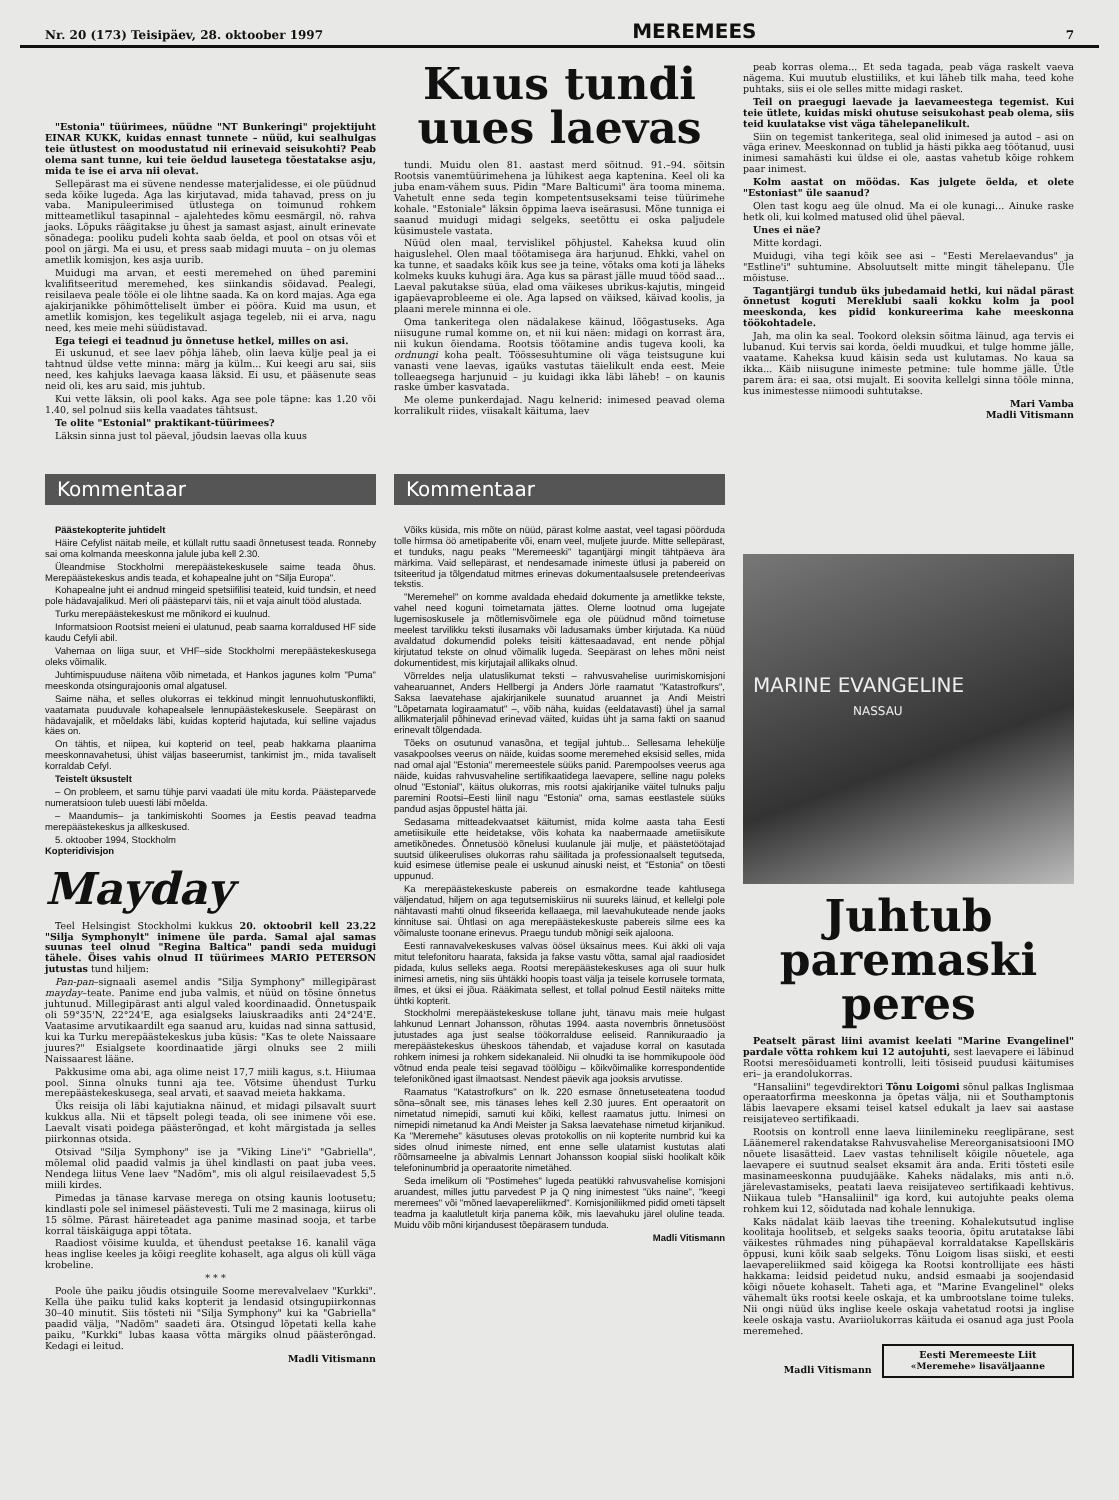Nr. 20 (173) Teisipäev, 28. oktoober 1997 MEREMEES 7
"Estonia" tüürimees, nüüdne "NT Bunkeringi" projektijuht EINAR KUKK, kuidas ennast tunnete – nüüd, kui sealhulgas teie ütlustest on moodustatud nii erinevaid seisukohti? Peab olema sant tunne, kui teie öeldud lausetega tõestatakse asju, mida te ise ei arva nii olevat.
Sellepärast ma ei süvene nendesse materjalidesse, ei ole püüdnud seda kõike lugeda. Aga las kirjutavad, mida tahavad, press on ju vaba. Manipuleerimised ütlustega on toimunud rohkem mitteametlikul tasapinnal – ajalehtedes kõmu eesmärgil, nö. rahva jaoks. Lõpuks räägitakse ju ühest ja samast asjast, ainult erinevate sõnadega: pooliku pudeli kohta saab öelda, et pool on otsas või et pool on järgi. Ma ei usu, et press saab midagi muuta – on ju olemas ametlik komisjon, kes asja uurib.
Muidugi ma arvan, et eesti meremehed on ühed paremini kvalifitseeritud meremehed, kes siinkandis sõidavad. Pealegi, reisilaeva peale tööle ei ole lihtne saada. Ka on kord majas. Aga ega ajakirjanikke põhimõtteliselt ümber ei pööra. Kuid ma usun, et ametlik komisjon, kes tegelikult asjaga tegeleb, nii ei arva, nagu need, kes meie mehi süüdistavad.
Ega teiegi ei teadnud ju õnnetuse hetkel, milles on asi.
Ei uskunud, et see laev põhja läheb, olin laeva külje peal ja ei tahtnud üldse vette minna: märg ja külm... Kui keegi aru sai, siis need, kes kahjuks laevaga kaasa läksid. Ei usu, et pääsenute seas neid oli, kes aru said, mis juhtub.
Kui vette läksin, oli pool kaks. Aga see pole täpne: kas 1.20 või 1.40, sel polnud siis kella vaadates tähtsust.
Te olite "Estonial" praktikant-tüürimees?
Läksin sinna just tol päeval, jõudsin laevas olla kuus
Kuus tundi uues laevas
tundi. Muidu olen 81. aastast merd sõitnud. 91.–94. sõitsin Rootsis vanemtüürimehena ja lühikest aega kaptenina. Keel oli ka juba enam-vähem suus. Pidin "Mare Balticumi" ära tooma minema. Vahetult enne seda tegin kompetentsuseksami teise tüürimehe kohale. "Estoniale" läksin õppima laeva iseärasusi. Mõne tunniga ei saanud muidugi midagi selgeks, seetõttu ei oska paljudele küsimustele vastata.
Nüüd olen maal, tervislikel põhjustel. Kaheksa kuud olin haiguslehel. Olen maal töötamisega ära harjunud. Ehkki, vahel on ka tunne, et saadaks kõik kus see ja teine, võtaks oma koti ja läheks kolmeks kuuks kuhugi ära. Aga kus sa pärast jälle muud tööd saad... Laeval pakutakse süüa, elad oma väikeses ubrikus-kajutis, mingeid igapäevaprobleeme ei ole. Aga lapsed on väiksed, käivad koolis, ja plaani merele minnna ei ole.
Oma tankeritega olen nädalakese käinud, lõõgastuseks. Aga niisugune rumal komme on, et nii kui näen: midagi on korrast ära, nii kukun õiendama. Rootsis töötamine andis tugeva kooli, ka ordnungi koha pealt. Töössesuhtumine oli väga teistsugune kui vanasti vene laevas, igaüks vastutas täielikult enda eest. Meie tolleaegsega harjunuid – ju kuidagi ikka läbi läheb! – on kaunis raske ümber kasvatada.
Me oleme punkerdajad. Nagu kelnerid: inimesed peavad olema korralikult riides, viisakalt käituma, laev
peab korras olema... Et seda tagada, peab väga raskelt vaeva nägema. Kui muutub elustiiliks, et kui läheb tilk maha, teed kohe puhtaks, siis ei ole selles mitte midagi rasket.
Teil on praegugi laevade ja laevameestega tegemist. Kui teie ütlete, kuidas miski ohutuse seisukohast peab olema, siis teid kuulatakse vist väga tähelepanelikult.
Siin on tegemist tankeritega, seal olid inimesed ja autod – asi on väga erinev. Meeskonnad on tublid ja hästi pikka aeg töötanud, uusi inimesi samahästi kui üldse ei ole, aastas vahetub kõige rohkem paar inimest.
Kolm aastat on möödas. Kas julgete öelda, et olete "Estoniast" üle saanud?
Olen tast kogu aeg üle olnud. Ma ei ole kunagi... Ainuke raske hetk oli, kui kolmed matused olid ühel päeval.
Unes ei näe?
Mitte kordagi.
Muidugi, viha tegi kõik see asi – "Eesti Merelaevandus" ja "Estline'i" suhtumine. Absoluutselt mitte mingit tähelepanu. Üle mõistuse.
Tagantjärgi tundub üks jubedamaid hetki, kui nädal pärast õnnetust koguti Mereklubi saali kokku kolm ja pool meeskonda, kes pidid konkureerima kahe meeskonna töökohtadele.
Jah, ma olin ka seal. Tookord oleksin sõitma läinud, aga tervis ei lubanud. Kui tervis sai korda, öeldi muudkui, et tulge homme jälle, vaatame. Kaheksa kuud käisin seda ust kulutamas. No kaua sa ikka... Käib niisugune inimeste petmine: tule homme jälle. Ütle parem ära: ei saa, otsi mujalt. Ei soovita kellelgi sinna tööle minna, kus inimestesse niimoodi suhtutakse.
Mari Vamba
Madli Vitismann
Kommentaar
Päästekopterite juhtidelt
Häire Cefylist näitab meile, et küllalt ruttu saadi õnnetusest teada. Ronneby sai oma kolmanda meeskonna jalule juba kell 2.30.
Üleandmise Stockholmi merepäästekeskusele saime teada õhus. Merepäästekeskus andis teada, et kohapealne juht on "Silja Europa".
Kohapealne juht ei andnud mingeid spetsiifilisi teateid, kuid tundsin, et need pole hädavajalikud. Meri oli päästeparvi täis, nii et vaja ainult tööd alustada.
Turku merepäästekeskust me mõnikord ei kuulnud.
Informatsioon Rootsist meieni ei ulatunud, peab saama korraldused HF side kaudu Cefyli abil.
Vahemaa on liiga suur, et VHF–side Stockholmi merepäästekeskusega oleks võimalik.
Juhtimispuuduse näitena võib nimetada, et Hankos jagunes kolm "Puma" meeskonda otsingurajoonis omal algatusel.
Saime näha, et selles olukorras ei tekkinud mingit lennuohutuskonflikti, vaatamata puuduvale kohapealsele lennupäästekeskusele. Seepärast on hädavajalik, et mõeldaks läbi, kuidas kopterid hajutada, kui selline vajadus käes on.
On tähtis, et niipea, kui kopterid on teel, peab hakkama plaanima meeskonnavahetusi, ühist väljas baseerumist, tankimist jm., mida tavaliselt korraldab Cefyl.
Teistelt üksustelt
– On probleem, et samu tühje parvi vaadati üle mitu korda. Päästeparvede numeratsioon tuleb uuesti läbi mõelda.
– Maandumis– ja tankimiskohti Soomes ja Eestis peavad teadma merepäästekeskus ja allkeskused.
5. oktoober 1994, Stockholm
Kopteridivisjon
Mayday
Teel Helsingist Stockholmi kukkus 20. oktoobril kell 23.22 "Silja Symphonylt" inimene üle parda. Samal ajal samas suunas teel olnud "Regina Baltica" pandi seda muidugi tähele. Öises vahis olnud II tüürimees MARIO PETERSON jutustas tund hiljem:
Pan-pan–signaali asemel andis "Silja Symphony" millegipärast mayday–teate. Panime end juba valmis, et nüüd on tõsine õnnetus juhtunud. Millegipärast anti algul valed koordinaadid. Õnnetuspaik oli 59°35'N, 22°24'E, aga esialgseks laiuskraadiks anti 24°24'E. Vaatasime arvutikaardilt ega saanud aru, kuidas nad sinna sattusid, kui ka Turku merepäästekeskus juba küsis: "Kas te olete Naissaare juures?" Esialgsete koordinaatide järgi olnuks see 2 miili Naissaarest lääne.
Pakkusime oma abi, aga olime neist 17,7 miili kagus, s.t. Hiiumaa pool. Sinna olnuks tunni aja tee. Võtsime ühendust Turku merepäästekeskusega, seal arvati, et saavad meieta hakkama.
Üks reisija oli läbi kajutiakna näinud, et midagi pilsavalt suurt kukkus alla. Nii et täpselt polegi teada, oli see inimene või ese. Laevalt visati poidega päästerõngad, et koht märgistada ja selles piirkonnas otsida.
Otsivad "Silja Symphony" ise ja "Viking Line'i" "Gabriella", mõlemal olid paadid valmis ja ühel kindlasti on paat juba vees. Nendega liitus Vene laev "Nadõm", mis oli algul reisilaevadest 5,5 miili kirdes.
Pimedas ja tänase karvase merega on otsing kaunis lootusetu; kindlasti pole sel inimesel päästevesti. Tuli me 2 masinaga, kiirus oli 15 sõlme. Pärast häireteadet aga panime masinad sooja, et tarbe korral täiskäiguga appi tõtata.
Raadiost võisime kuulda, et ühendust peetakse 16. kanalil väga heas inglise keeles ja kõigi reeglite kohaselt, aga algus oli küll väga krobeline.
* * *
Poole ühe paiku jõudis otsinguile Soome merevalvelaev "Kurkki". Kella ühe paiku tulid kaks kopterit ja lendasid otsingupiirkonnas 30–40 minutit. Siis tõsteti nii "Silja Symphony" kui ka "Gabriella" paadid välja, "Nadõm" saadeti ära. Otsingud lõpetati kella kahe paiku, "Kurkki" lubas kaasa võtta märgiks olnud päästerõngad. Kedagi ei leitud.
Madli Vitismann
Kommentaar
Võiks küsida, mis mõte on nüüd, pärast kolme aastat, veel tagasi pöörduda tolle hirmsa öö ametipaberite või, enam veel, muljete juurde. Mitte sellepärast, et tunduks, nagu peaks "Meremeeski" tagantjärgi mingit tähtpäeva ära märkima. Vaid sellepärast, et nendesamade inimeste ütlusi ja pabereid on tsiteeritud ja tõlgendatud mitmes erinevas dokumentaalsusele pretendeerivas tekstis.
"Meremehel" on komme avaldada ehedaid dokumente ja ametlikke tekste, vahel need koguni toimetamata jättes. Oleme lootnud oma lugejate lugemisoskusele ja mõtlemisvõimele ega ole püüdnud mõnd toimetuse meelest tarvilikku teksti ilusamaks või ladusamaks ümber kirjutada. Ka nüüd avaldatud dokumendid poleks teisiti kättesaadavad, ent nende põhjal kirjutatud tekste on olnud võimalik lugeda. Seepärast on lehes mõni neist dokumentidest, mis kirjutajail allikaks olnud.
Võrreldes nelja ulatuslikumat teksti – rahvusvahelise uurimiskomisjoni vahearuannet, Anders Hellbergi ja Anders Jörle raamatut "Katastrofkurs", Saksa laevatehase ajakirjanikele suunatud aruannet ja Andi Meistri "Lõpetamata logiraamatut" –, võib näha, kuidas (eeldatavasti) ühel ja samal allikmaterjalil põhinevad erinevad väited, kuidas üht ja sama fakti on saanud erinevalt tõlgendada.
Tõeks on osutunud vanasõna, et tegijal juhtub... Sellesama lehekülje vasakpoolses veerus on näide, kuidas soome meremehed eksisid selles, mida nad omal ajal "Estonia" meremeestele süüks panid. Parempoolses veerus aga näide, kuidas rahvusvaheline sertifikaatidega laevapere, selline nagu poleks olnud "Estonial", käitus olukorras, mis rootsi ajakirjanike väitel tulnuks palju paremini Rootsi–Eesti liinil nagu "Estonia" oma, samas eestlastele süüks pandud asjas õppustel hätta jäi.
Sedasama mitteadekvaatset käitumist, mida kolme aasta taha Eesti ametiisikuile ette heidetakse, võis kohata ka naabermaade ametiisikute ametikõnedes. Õnnetusöö kõnelusi kuulanule jäi mulje, et päästetöötajad suutsid ülikeerulises olukorras rahu säilitada ja professionaalselt tegutseda, kuid esimese ütlemise peale ei uskunud ainuski neist, et "Estonia" on tõesti uppunud.
Ka merepäästekeskuste pabereis on esmakordne teade kahtlusega väljendatud, hiljem on aga tegutsemiskiirus nii suureks läinud, et kellelgi pole nähtavasti mahti olnud fikseerida kellaaega, mil laevahukuteade nende jaoks kinnituse sai. Ühtlasi on aga merepäästekeskuste pabereis silme ees ka võimaluste toonane erinevus. Praegu tundub mõnigi seik ajaloona.
Eesti rannavalvekeskuses valvas öösel üksainus mees. Kui äkki oli vaja mitut telefonitoru haarata, faksida ja fakse vastu võtta, samal ajal raadiosidet pidada, kulus selleks aega. Rootsi merepäästekeskuses aga oli suur hulk inimesi ametis, ning siis ühtäkki hoopis toast välja ja teisele korrusele tormata, ilmes, et üksi ei jõua. Rääkimata sellest, et tollal polnud Eestil näiteks mitte ühtki kopterit.
Stockholmi merepäästekeskuse tollane juht, tänavu mais meie hulgast lahkunud Lennart Johansson, rõhutas 1994. aasta novembris õnnetusööst jutustades aga just sealse töökorralduse eeliseid. Rannikuraadio ja merepäästekeskus üheskoos tähendab, et vajaduse korral on kasutada rohkem inimesi ja rohkem sidekanaleid. Nii olnudki ta ise hommikupoole ööd võtnud enda peale teisi segavad töölõigu – kõikvõimalike korrespondentide telefonikõned igast ilmaotsast. Nendest päevik aga jooksis arvutisse.
Raamatus "Katastrofkurs" on lk. 220 esmase õnnetuseteatena toodud sõna–sõnalt see, mis tänases lehes kell 2.30 juures. Ent operaatorit on nimetatud nimepidi, samuti kui kõiki, kellest raamatus juttu. Inimesi on nimepidi nimetanud ka Andi Meister ja Saksa laevatehase nimetud kirjanikud. Ka "Meremehe" käsutuses olevas protokollis on nii kopterite numbrid kui ka sides olnud inimeste nimed, ent enne selle ulatamist kustutas alati rõõmsameelne ja abivalmis Lennart Johansson koopial siiski hoolikalt kõik telefoninumbrid ja operaatorite nimetähed.
Seda imelikum oli "Postimehes" lugeda peatükki rahvusvahelise komisjoni aruandest, milles juttu parvedest P ja Q ning inimestest "üks naine", "keegi meremees" või "mõned laevapereliikmed". Komisjoniliikmed pidid ometi täpselt teadma ja kaalutletult kirja panema kõik, mis laevahuku järel oluline teada. Muidu võib mõni kirjandusest tõepärasem tunduda.
Madli Vitismann
MARINE EVANGELINE
NASSAU
Juhtub paremaski peres
Peatselt pärast liini avamist keelati "Marine Evangelinel" pardale võtta rohkem kui 12 autojuhti, sest laevapere ei läbinud Rootsi meresõiduameti kontrolli, leiti tõsiseid puudusi käitumises eri– ja erandolukorras.
"Hansaliini" tegevdirektori Tõnu Loigomi sõnul palkas Inglismaa operaatorfirma meeskonna ja õpetas välja, nii et Southamptonis läbis laevapere eksami teisel katsel edukalt ja laev sai aastase reisijateveo sertifikaadi.
Rootsis on kontroll enne laeva liinilemineku reeglipärane, sest Läänemerel rakendatakse Rahvusvahelise Mereorganisatsiooni IMO nõuete lisasätteid. Laev vastas tehniliselt kõigile nõuetele, aga laevapere ei suutnud sealset eksamit ära anda. Eriti tõsteti esile masinameeskonna puudujääke. Kaheks nädalaks, mis anti n.ö. järelevastamiseks, peatati laeva reisijateveo sertifikaadi kehtivus. Niikaua tuleb "Hansaliinil" iga kord, kui autojuhte peaks olema rohkem kui 12, sõidutada nad kohale lennukiga.
Kaks nädalat käib laevas tihe treening. Kohalekutsutud inglise koolitaja hoolitseb, et selgeks saaks teooria, õpitu arutatakse läbi väikestes rühmades ning pühapäeval korraldatakse Kapellskäris õppusi, kuni kõik saab selgeks. Tõnu Loigom lisas siiski, et eesti laevapereliikmed said kõigega ka Rootsi kontrollijate ees hästi hakkama: leidsid peidetud nuku, andsid esmaabi ja soojendasid kõigi nõuete kohaselt. Taheti aga, et "Marine Evangelinel" oleks vähemalt üks rootsi keele oskaja, et ka umbrootslane toime tuleks. Nii ongi nüüd üks inglise keele oskaja vahetatud rootsi ja inglise keele oskaja vastu. Avariiolukorras käituda ei osanud aga just Poola meremehed.
Madli Vitismann
Eesti Meremeeste Liit
«Meremehe» lisaväljaanne